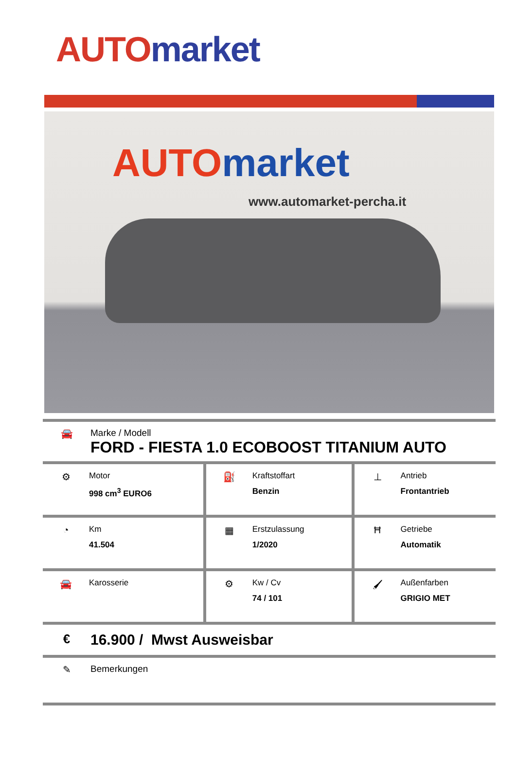AUTO market
AUTO market
www.automarket-percha.it
🚘 Marke / Modell
FORD - FIESTA 1.0 ECOBOOST TITANIUM AUTO
| ⚙ Motor 998 cm<sup>3</sup> EURO6 | ⛽ Kraftstoffart Benzin | ⊥ Antrieb Frontantrieb |
| ◔ Km 41.504 | ▦ Erstzulassung 1/2020 | Ħ Getriebe Automatik |
| 🚘 Karosserie | ⚙ Kw / Cv 74 / 101 | 🖌 Außenfarben GRIGIO MET |
€
16.900 / Mwst Ausweisbar
✎ Bemerkungen